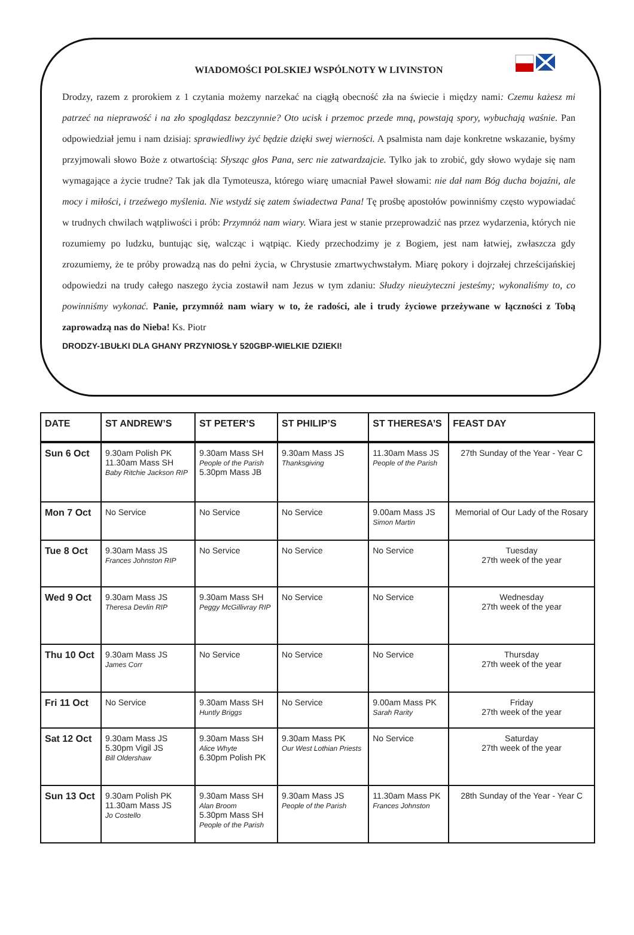WIADOMOŚCI POLSKIEJ WSPÓLNOTY W LIVINSTON
Drodzy, razem z prorokiem z 1 czytania możemy narzekać na ciągłą obecność zła na świecie i między nami: Czemu każesz mi patrzeć na nieprawość i na zło spoglądasz bezczynnie? Oto ucisk i przemoc przede mną, powstają spory, wybuchają waśnie. Pan odpowiedział jemu i nam dzisiaj: sprawiedliwy żyć będzie dzięki swej wierności. A psalmista nam daje konkretne wskazanie, byśmy przyjmowali słowo Boże z otwartością: Słysząc głos Pana, serc nie zatwardzajcie. Tylko jak to zrobić, gdy słowo wydaje się nam wymagające a życie trudne? Tak jak dla Tymoteusza, którego wiarę umacniał Paweł słowami: nie dał nam Bóg ducha bojaźni, ale mocy i miłości, i trzeźwego myślenia. Nie wstydź się zatem świadectwa Pana! Tę prośbę apostołów powinniśmy często wypowiadać w trudnych chwilach wątpliwości i prób: Przymnóż nam wiary. Wiara jest w stanie przeprowadzić nas przez wydarzenia, których nie rozumiemy po ludzku, buntując się, walcząc i wątpiąc. Kiedy przechodzimy je z Bogiem, jest nam łatwiej, zwłaszcza gdy zrozumiemy, że te próby prowadzą nas do pełni życia, w Chrystusie zmartwychwstałym. Miarę pokory i dojrzałej chrześcijańskiej odpowiedzi na trudy całego naszego życia zostawił nam Jezus w tym zdaniu: Słudzy nieużyteczni jesteśmy; wykonaliśmy to, co powinniśmy wykonać. Panie, przymnóż nam wiary w to, że radości, ale i trudy życiowe przeżywane w łączności z Tobą zaprowadzą nas do Nieba! Ks. Piotr
DRODZY-1BUŁKI DLA GHANY PRZYNIOSŁY 520GBP-WIELKIE DZIEKI!
| DATE | ST ANDREW’S | ST PETER’S | ST PHILIP’S | ST THERESA’S | FEAST DAY |
| --- | --- | --- | --- | --- | --- |
| Sun 6 Oct | 9.30am Polish PK 11.30am Mass SH Baby Ritchie Jackson RIP | 9.30am Mass SH People of the Parish 5.30pm Mass JB | 9.30am Mass JS Thanksgiving | 11.30am Mass JS People of the Parish | 27th Sunday of the Year - Year C |
| Mon 7 Oct | No Service | No Service | No Service | 9.00am Mass JS Simon Martin | Memorial of Our Lady of the Rosary |
| Tue 8 Oct | 9.30am Mass JS Frances Johnston RIP | No Service | No Service | No Service | Tuesday 27th week of the year |
| Wed 9 Oct | 9.30am Mass JS Theresa Devlin RIP | 9.30am Mass SH Peggy McGillivray RIP | No Service | No Service | Wednesday 27th week of the year |
| Thu 10 Oct | 9.30am Mass JS James Corr | No Service | No Service | No Service | Thursday 27th week of the year |
| Fri 11 Oct | No Service | 9.30am Mass SH Huntly Briggs | No Service | 9.00am Mass PK Sarah Rarity | Friday 27th week of the year |
| Sat 12 Oct | 9.30am Mass JS 5.30pm Vigil JS Bill Oldershaw | 9.30am Mass SH Alice Whyte 6.30pm Polish PK | 9.30am Mass PK Our West Lothian Priests | No Service | Saturday 27th week of the year |
| Sun 13 Oct | 9.30am Polish PK 11.30am Mass JS Jo Costello | 9.30am Mass SH Alan Broom 5.30pm Mass SH People of the Parish | 9.30am Mass JS People of the Parish | 11.30am Mass PK Frances Johnston | 28th Sunday of the Year - Year C |